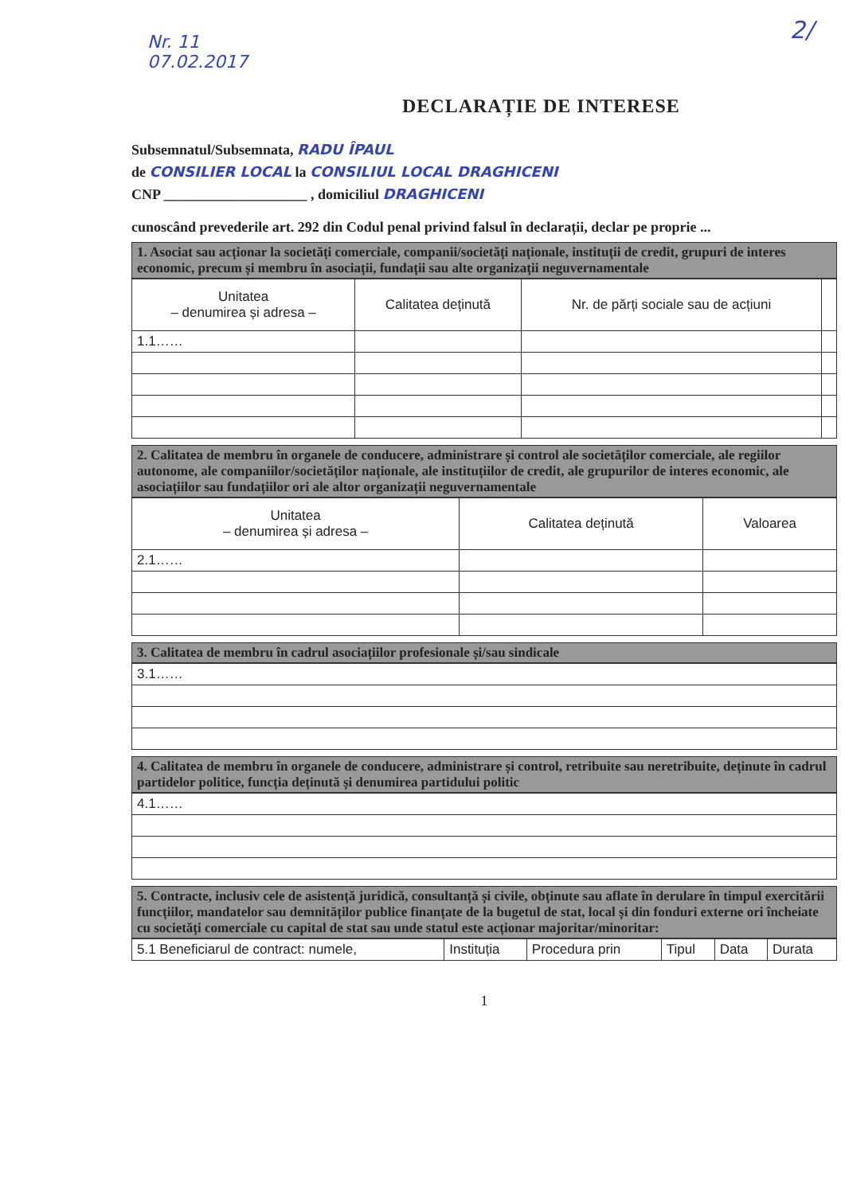Nr. 11
07.02.2017
2/
DECLARAȚIE DE INTERESE
Subsemnatul/Subsemnata, RADU ÎPAUL
de CONSILIER LOCAL la CONSILIUL LOCAL DRAGHICENI
CNP ____________________ , domiciliul DRAGHICENI
cunoscând prevederile art. 292 din Codul penal privind falsul în declarații, declar pe proprie ...
1. Asociat sau acționar la societăți comerciale, companii/societăți naționale, instituții de credit, grupuri de interes economic, precum și membru în asociații, fundații sau alte organizații neguvernamentale
| Unitatea – denumirea și adresa – | Calitatea deținută | Nr. de părți sociale sau de acțiuni | |
| --- | --- | --- | --- |
| 1.1…… | | | |
2. Calitatea de membru în organele de conducere, administrare și control ale societăților comerciale, ale regiilor autonome, ale companiilor/societăților naționale, ale instituțiilor de credit, ale grupurilor de interes economic, ale asociațiilor sau fundațiilor ori ale altor organizații neguvernamentale
| Unitatea – denumirea și adresa – | Calitatea deținută | Valoarea |
| --- | --- | --- |
| 2.1…… | | |
3. Calitatea de membru în cadrul asociațiilor profesionale și/sau sindicale
| 3.1…… |
4. Calitatea de membru în organele de conducere, administrare și control, retribuite sau neretribuite, deținute în cadrul partidelor politice, funcția deținută și denumirea partidului politic
| 4.1…… |
5. Contracte, inclusiv cele de asistență juridică, consultanță și civile, obținute sau aflate în derulare în timpul exercitării funcțiilor, mandatelor sau demnităților publice finanțate de la bugetul de stat, local și din fonduri externe ori încheiate cu societăți comerciale cu capital de stat sau unde statul este acționar majoritar/minoritar:
| 5.1 Beneficiarul de contract: numele, | Instituția | Procedura prin | Tipul | Data | Durata |
1